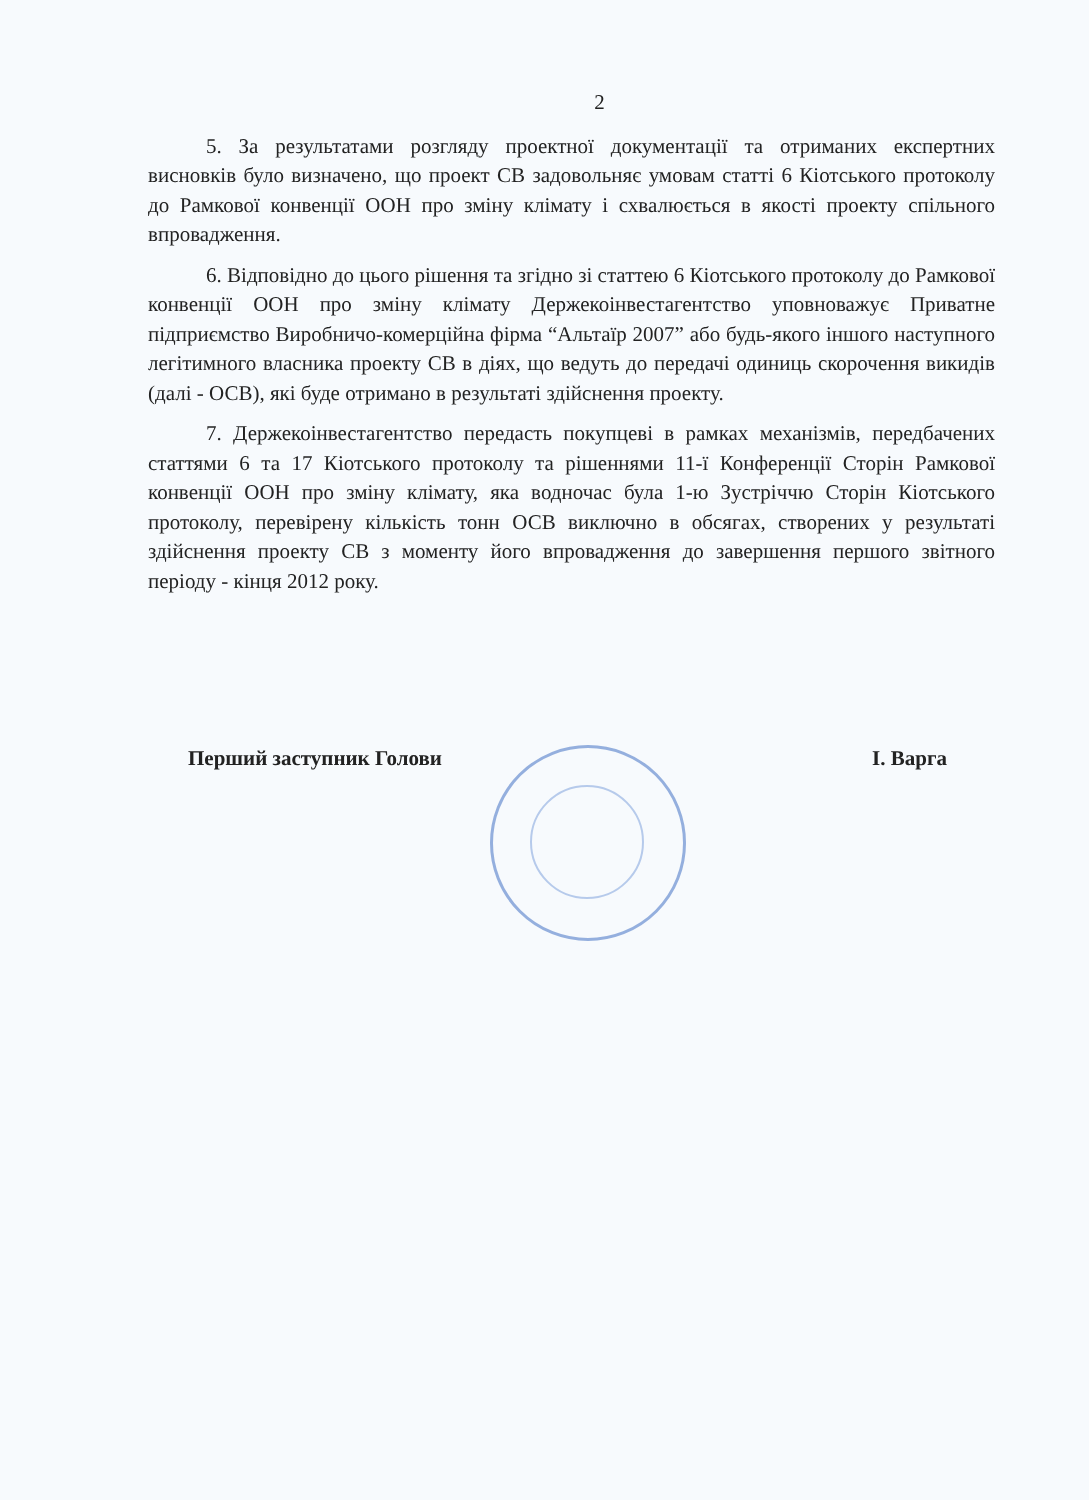2
5. За результатами розгляду проектної документації та отриманих експертних висновків було визначено, що проект СВ задовольняє умовам статті 6 Кіотського протоколу до Рамкової конвенції ООН про зміну клімату і схвалюється в якості проекту спільного впровадження.
6. Відповідно до цього рішення та згідно зі статтею 6 Кіотського протоколу до Рамкової конвенції ООН про зміну клімату Держекоінвестагентство уповноважує Приватне підприємство Виробничо-комерційна фірма “Альтаїр 2007” або будь-якого іншого наступного легітимного власника проекту СВ в діях, що ведуть до передачі одиниць скорочення викидів (далі - ОСВ), які буде отримано в результаті здійснення проекту.
7. Держекоінвестагентство передасть покупцеві в рамках механізмів, передбачених статтями 6 та 17 Кіотського протоколу та рішеннями 11-ї Конференції Сторін Рамкової конвенції ООН про зміну клімату, яка водночас була 1-ю Зустріччю Сторін Кіотського протоколу, перевірену кількість тонн ОСВ виключно в обсягах, створених у результаті здійснення проекту СВ з моменту його впровадження до завершення першого звітного періоду - кінця 2012 року.
Перший заступник Голови І. Варга